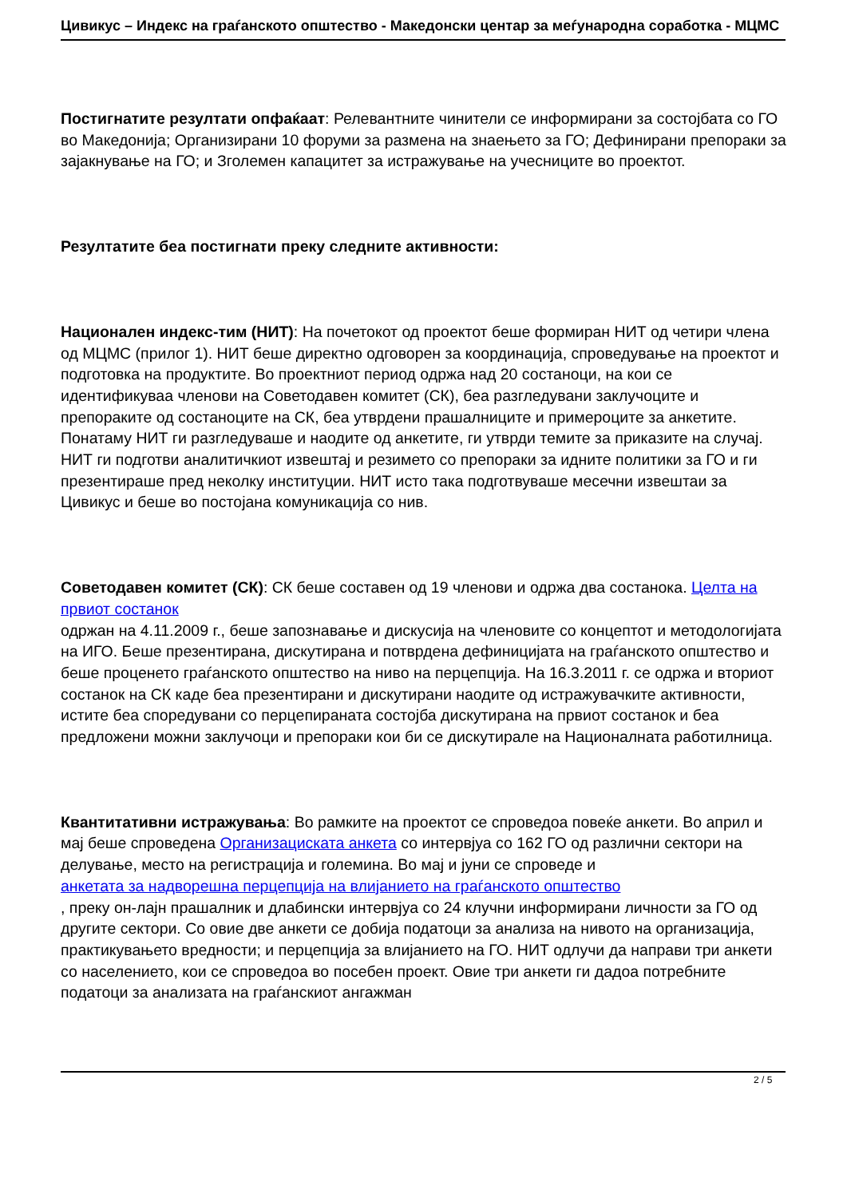Цивикус – Индекс на граѓанското општество - Македонски центар за меѓународна соработка - МЦМС
Постигнатите резултати опфаќаат: Релевантните чинители се информирани за состојбата со ГО во Македонија; Организирани 10 форуми за размена на знаењето за ГО; Дефинирани препораки за зајакнување на ГО; и Зголемен капацитет за истражување на учесниците во проектот.
Резултатите беа постигнати преку следните активности:
Национален индекс-тим (НИТ): На почетокот од проектот беше формиран НИТ од четири члена од МЦМС (прилог 1). НИТ беше директно одговорен за координација, спроведување на проектот и подготовка на продуктите. Во проектниот период одржа над 20 состаноци, на кои се идентификуваа членови на Советодавен комитет (СК), беа разгледувани заклучоците и препораките од состаноците на СК, беа утврдени прашалниците и примероците за анкетите. Понатаму НИТ ги разгледуваше и наодите од анкетите, ги утврди темите за приказите на случај. НИТ ги подготви аналитичкиот извештај и резимето со препораки за идните политики за ГО и ги презентираше пред неколку институции. НИТ исто така подготвуваше месечни извештаи за Цивикус и беше во постојана комуникација со нив.
Советодавен комитет (СК): СК беше составен од 19 членови и одржа два состанока. Целта на првиот состанок
одржан на 4.11.2009 г., беше запознавање и дискусија на членовите со концептот и методологијата на ИГО. Беше презентирана, дискутирана и потврдена дефиницијата на граѓанското општество и беше проценето граѓанското општество на ниво на перцепција. На 16.3.2011 г. се одржа и вториот состанок на СК каде беа презентирани и дискутирани наодите од истражувачките активности, истите беа споредувани со перцепираната состојба дискутирана на првиот состанок и беа предложени можни заклучоци и препораки кои би се дискутирале на Националната работилница.
Квантитативни истражувања: Во рамките на проектот се спроведоа повеќе анкети. Во април и мај беше спроведена Организациската анкета со интервјуа со 162 ГО од различни сектори на делување, место на регистрација и големина. Во мај и јуни се спроведе и
анкетата за надворешна перцепција на влијанието на граѓанското општество
, преку он-лајн прашалник и длабински интервјуа со 24 клучни информирани личности за ГО од другите сектори. Со овие две анкети се добија податоци за анализа на нивото на организација, практикувањето вредности; и перцепција за влијанието на ГО. НИТ одлучи да направи три анкети со населението, кои се спроведоа во посебен проект. Овие три анкети ги дадоа потребните податоци за анализата на граѓанскиот ангажман
2 / 5